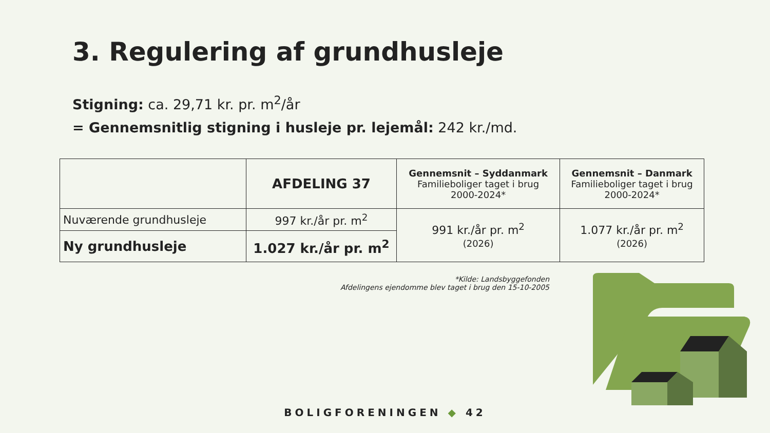3. Regulering af grundhusleje
Stigning: ca. 29,71 kr. pr. m<sup>2</sup>/år
= Gennemsnitlig stigning i husleje pr. lejemål: 242 kr./md.
| | AFDELING 37 | Gennemsnit – Syddanmark Familieboliger taget i brug 2000-2024* | Gennemsnit – Danmark Familieboliger taget i brug 2000-2024* |
| --- | --- | --- | --- |
| Nuværende grundhusleje | 997 kr./år pr. m<sup>2</sup> | 991 kr./år pr. m<sup>2</sup> (2026) | 1.077 kr./år pr. m<sup>2</sup> (2026) |
| Ny grundhusleje | 1.027 kr./år pr. m<sup>2</sup> | | |
*Kilde: Landsbyggefonden
Afdelingens ejendomme blev taget i brug den 15-10-2005
BOLIGFORENINGEN ◆ 42